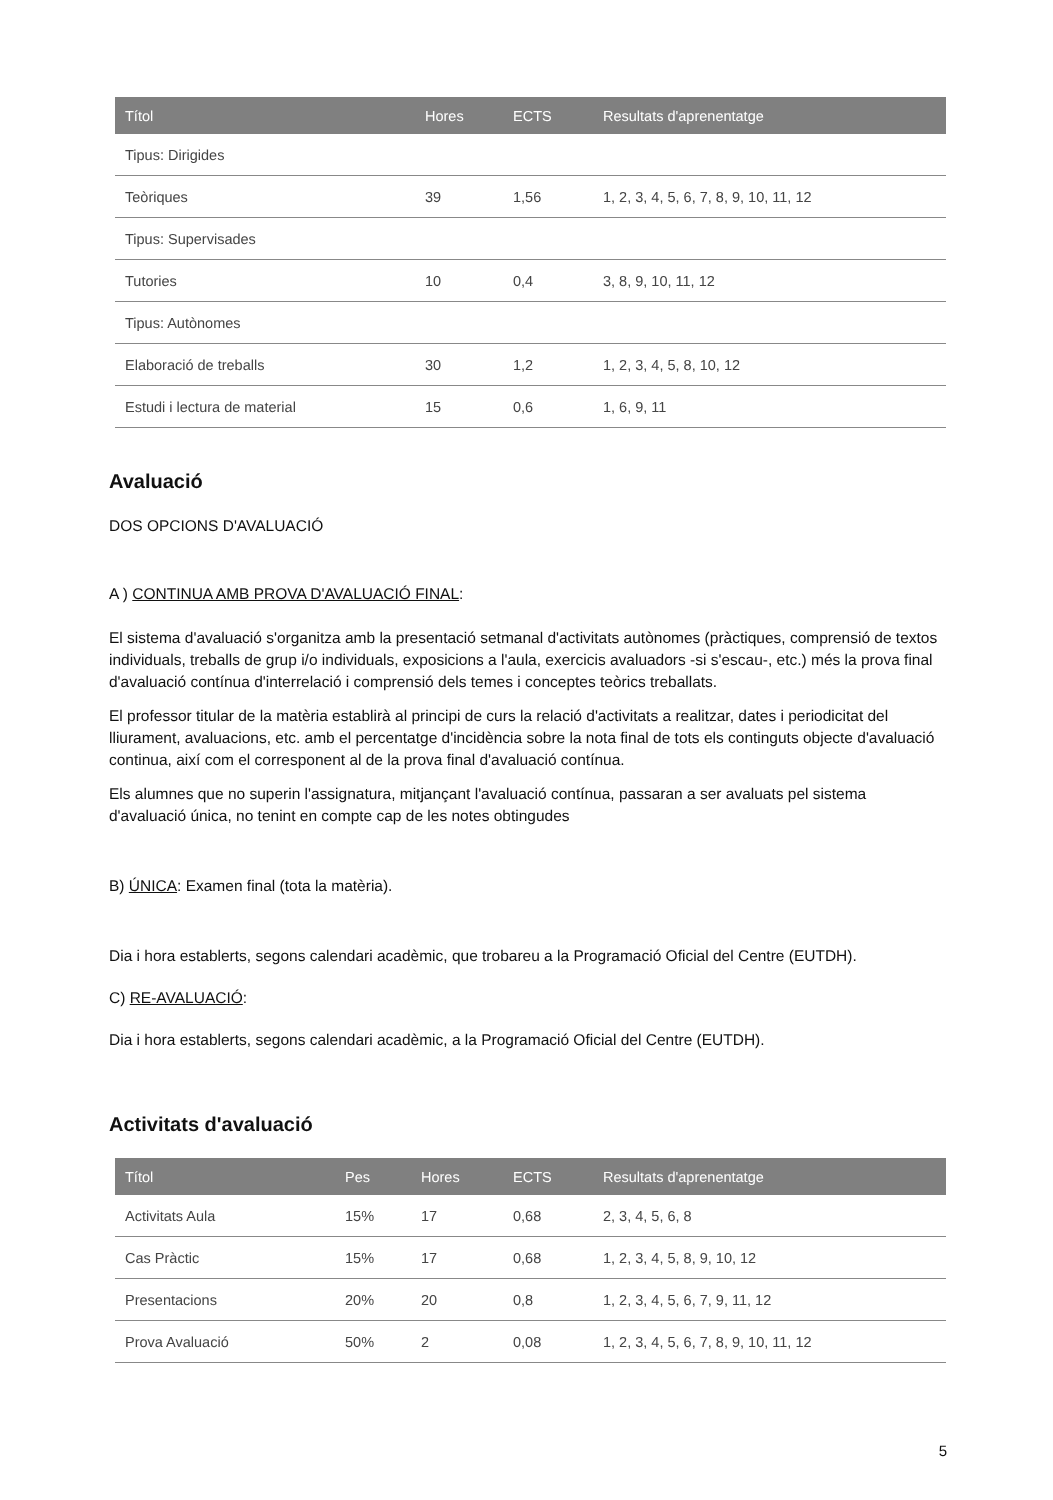| Títol | Hores | ECTS | Resultats d'aprenentatge |
| --- | --- | --- | --- |
| Tipus: Dirigides | | | |
| Teòriques | 39 | 1,56 | 1, 2, 3, 4, 5, 6, 7, 8, 9, 10, 11, 12 |
| Tipus: Supervisades | | | |
| Tutories | 10 | 0,4 | 3, 8, 9, 10, 11, 12 |
| Tipus: Autònomes | | | |
| Elaboració de treballs | 30 | 1,2 | 1, 2, 3, 4, 5, 8, 10, 12 |
| Estudi i lectura de material | 15 | 0,6 | 1, 6, 9, 11 |
Avaluació
DOS OPCIONS D'AVALUACIÓ
A ) CONTINUA AMB PROVA D'AVALUACIÓ FINAL:
El sistema d'avaluació s'organitza amb la presentació setmanal d'activitats autònomes (pràctiques, comprensió de textos individuals, treballs de grup i/o individuals, exposicions a l'aula, exercicis avaluadors -si s'escau-, etc.) més la prova final d'avaluació contínua d'interrelació i comprensió dels temes i conceptes teòrics treballats.
El professor titular de la matèria establirà al principi de curs la relació d'activitats a realitzar, dates i periodicitat del lliurament, avaluacions, etc. amb el percentatge d'incidència sobre la nota final de tots els continguts objecte d'avaluació continua, així com el corresponent al de la prova final d'avaluació contínua.
Els alumnes que no superin l'assignatura, mitjançant l'avaluació contínua, passaran a ser avaluats pel sistema d'avaluació única, no tenint en compte cap de les notes obtingudes
B) ÚNICA: Examen final (tota la matèria).
Dia i hora establerts, segons calendari acadèmic, que trobareu a la Programació Oficial del Centre (EUTDH).
C) RE-AVALUACIÓ:
Dia i hora establerts, segons calendari acadèmic, a la Programació Oficial del Centre (EUTDH).
Activitats d'avaluació
| Títol | Pes | Hores | ECTS | Resultats d'aprenentatge |
| --- | --- | --- | --- | --- |
| Activitats Aula | 15% | 17 | 0,68 | 2, 3, 4, 5, 6, 8 |
| Cas Pràctic | 15% | 17 | 0,68 | 1, 2, 3, 4, 5, 8, 9, 10, 12 |
| Presentacions | 20% | 20 | 0,8 | 1, 2, 3, 4, 5, 6, 7, 9, 11, 12 |
| Prova Avaluació | 50% | 2 | 0,08 | 1, 2, 3, 4, 5, 6, 7, 8, 9, 10, 11, 12 |
5